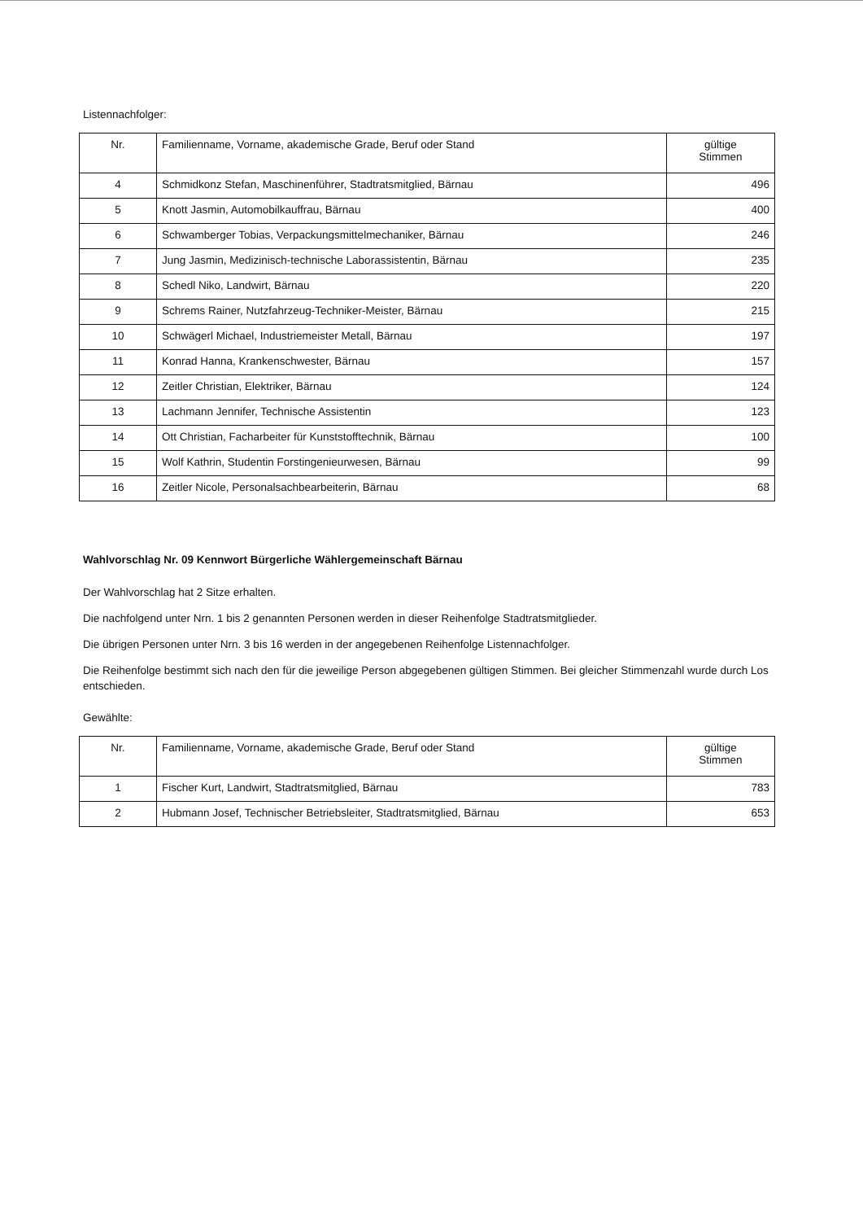Listennachfolger:
| Nr. | Familienname, Vorname, akademische Grade, Beruf oder Stand | gültige Stimmen |
| --- | --- | --- |
| 4 | Schmidkonz Stefan, Maschinenführer, Stadtratsmitglied, Bärnau | 496 |
| 5 | Knott Jasmin, Automobilkauffrau, Bärnau | 400 |
| 6 | Schwamberger Tobias, Verpackungsmittelmechaniker, Bärnau | 246 |
| 7 | Jung Jasmin, Medizinisch-technische Laborassistentin, Bärnau | 235 |
| 8 | Schedl Niko, Landwirt, Bärnau | 220 |
| 9 | Schrems Rainer, Nutzfahrzeug-Techniker-Meister, Bärnau | 215 |
| 10 | Schwägerl Michael, Industriemeister Metall, Bärnau | 197 |
| 11 | Konrad Hanna, Krankenschwester, Bärnau | 157 |
| 12 | Zeitler Christian, Elektriker, Bärnau | 124 |
| 13 | Lachmann Jennifer, Technische Assistentin | 123 |
| 14 | Ott Christian, Facharbeiter für Kunststofftechnik, Bärnau | 100 |
| 15 | Wolf Kathrin, Studentin Forstingenieurwesen, Bärnau | 99 |
| 16 | Zeitler Nicole, Personalsachbearbeiterin, Bärnau | 68 |
Wahlvorschlag Nr. 09 Kennwort Bürgerliche Wählergemeinschaft Bärnau
Der Wahlvorschlag hat 2 Sitze erhalten.
Die nachfolgend unter Nrn. 1 bis 2 genannten Personen werden in dieser Reihenfolge Stadtratsmitglieder.
Die übrigen Personen unter Nrn. 3 bis 16 werden in der angegebenen Reihenfolge Listennachfolger.
Die Reihenfolge bestimmt sich nach den für die jeweilige Person abgegebenen gültigen Stimmen. Bei gleicher Stimmenzahl wurde durch Los entschieden.
Gewählte:
| Nr. | Familienname, Vorname, akademische Grade, Beruf oder Stand | gültige Stimmen |
| --- | --- | --- |
| 1 | Fischer Kurt, Landwirt, Stadtratsmitglied, Bärnau | 783 |
| 2 | Hubmann Josef, Technischer Betriebsleiter, Stadtratsmitglied, Bärnau | 653 |